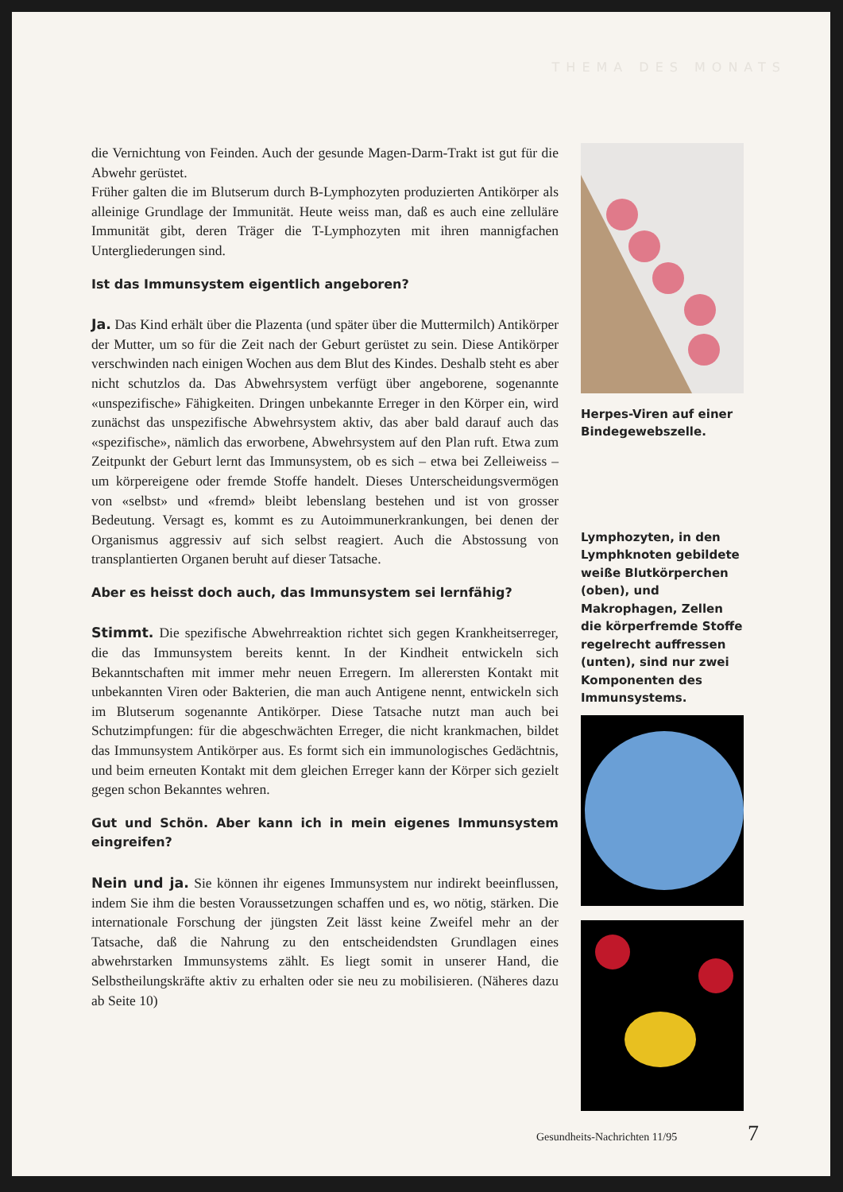THEMA DES MONATS
die Vernichtung von Feinden. Auch der gesunde Magen-Darm-Trakt ist gut für die Abwehr gerüstet.
Früher galten die im Blutserum durch B-Lymphozyten produzierten Antikörper als alleinige Grundlage der Immunität. Heute weiss man, daß es auch eine zelluläre Immunität gibt, deren Träger die T-Lymphozyten mit ihren mannigfachen Untergliederungen sind.
Ist das Immunsystem eigentlich angeboren?
Ja. Das Kind erhält über die Plazenta (und später über die Muttermilch) Antikörper der Mutter, um so für die Zeit nach der Geburt gerüstet zu sein. Diese Antikörper verschwinden nach einigen Wochen aus dem Blut des Kindes. Deshalb steht es aber nicht schutzlos da. Das Abwehrsystem verfügt über angeborene, sogenannte «unspezifische» Fähigkeiten. Dringen unbekannte Erreger in den Körper ein, wird zunächst das unspezifische Abwehrsystem aktiv, das aber bald darauf auch das «spezifische», nämlich das erworbene, Abwehrsystem auf den Plan ruft. Etwa zum Zeitpunkt der Geburt lernt das Immunsystem, ob es sich – etwa bei Zelleiweiss – um körpereigene oder fremde Stoffe handelt. Dieses Unterscheidungsvermögen von «selbst» und «fremd» bleibt lebenslang bestehen und ist von grosser Bedeutung. Versagt es, kommt es zu Autoimmunerkrankungen, bei denen der Organismus aggressiv auf sich selbst reagiert. Auch die Abstossung von transplantierten Organen beruht auf dieser Tatsache.
Aber es heisst doch auch, das Immunsystem sei lernfähig?
Stimmt. Die spezifische Abwehrreaktion richtet sich gegen Krankheitserreger, die das Immunsystem bereits kennt. In der Kindheit entwickeln sich Bekanntschaften mit immer mehr neuen Erregern. Im allerersten Kontakt mit unbekannten Viren oder Bakterien, die man auch Antigene nennt, entwickeln sich im Blutserum sogenannte Antikörper. Diese Tatsache nutzt man auch bei Schutzimpfungen: für die abgeschwächten Erreger, die nicht krankmachen, bildet das Immunsystem Antikörper aus. Es formt sich ein immunologisches Gedächtnis, und beim erneuten Kontakt mit dem gleichen Erreger kann der Körper sich gezielt gegen schon Bekanntes wehren.
Gut und Schön. Aber kann ich in mein eigenes Immunsystem eingreifen?
Nein und ja. Sie können ihr eigenes Immunsystem nur indirekt beeinflussen, indem Sie ihm die besten Voraussetzungen schaffen und es, wo nötig, stärken. Die internationale Forschung der jüngsten Zeit lässt keine Zweifel mehr an der Tatsache, daß die Nahrung zu den entscheidendsten Grundlagen eines abwehrstarken Immunsystems zählt. Es liegt somit in unserer Hand, die Selbstheilungskräfte aktiv zu erhalten oder sie neu zu mobilisieren. (Näheres dazu ab Seite 10)
Herpes-Viren auf einer Bindegewebszelle.
Lymphozyten, in den Lymphknoten gebildete weiße Blutkörperchen (oben), und Makrophagen, Zellen die körperfremde Stoffe regelrecht auffressen (unten), sind nur zwei Komponenten des Immunsystems.
Gesundheits-Nachrichten 11/95 7